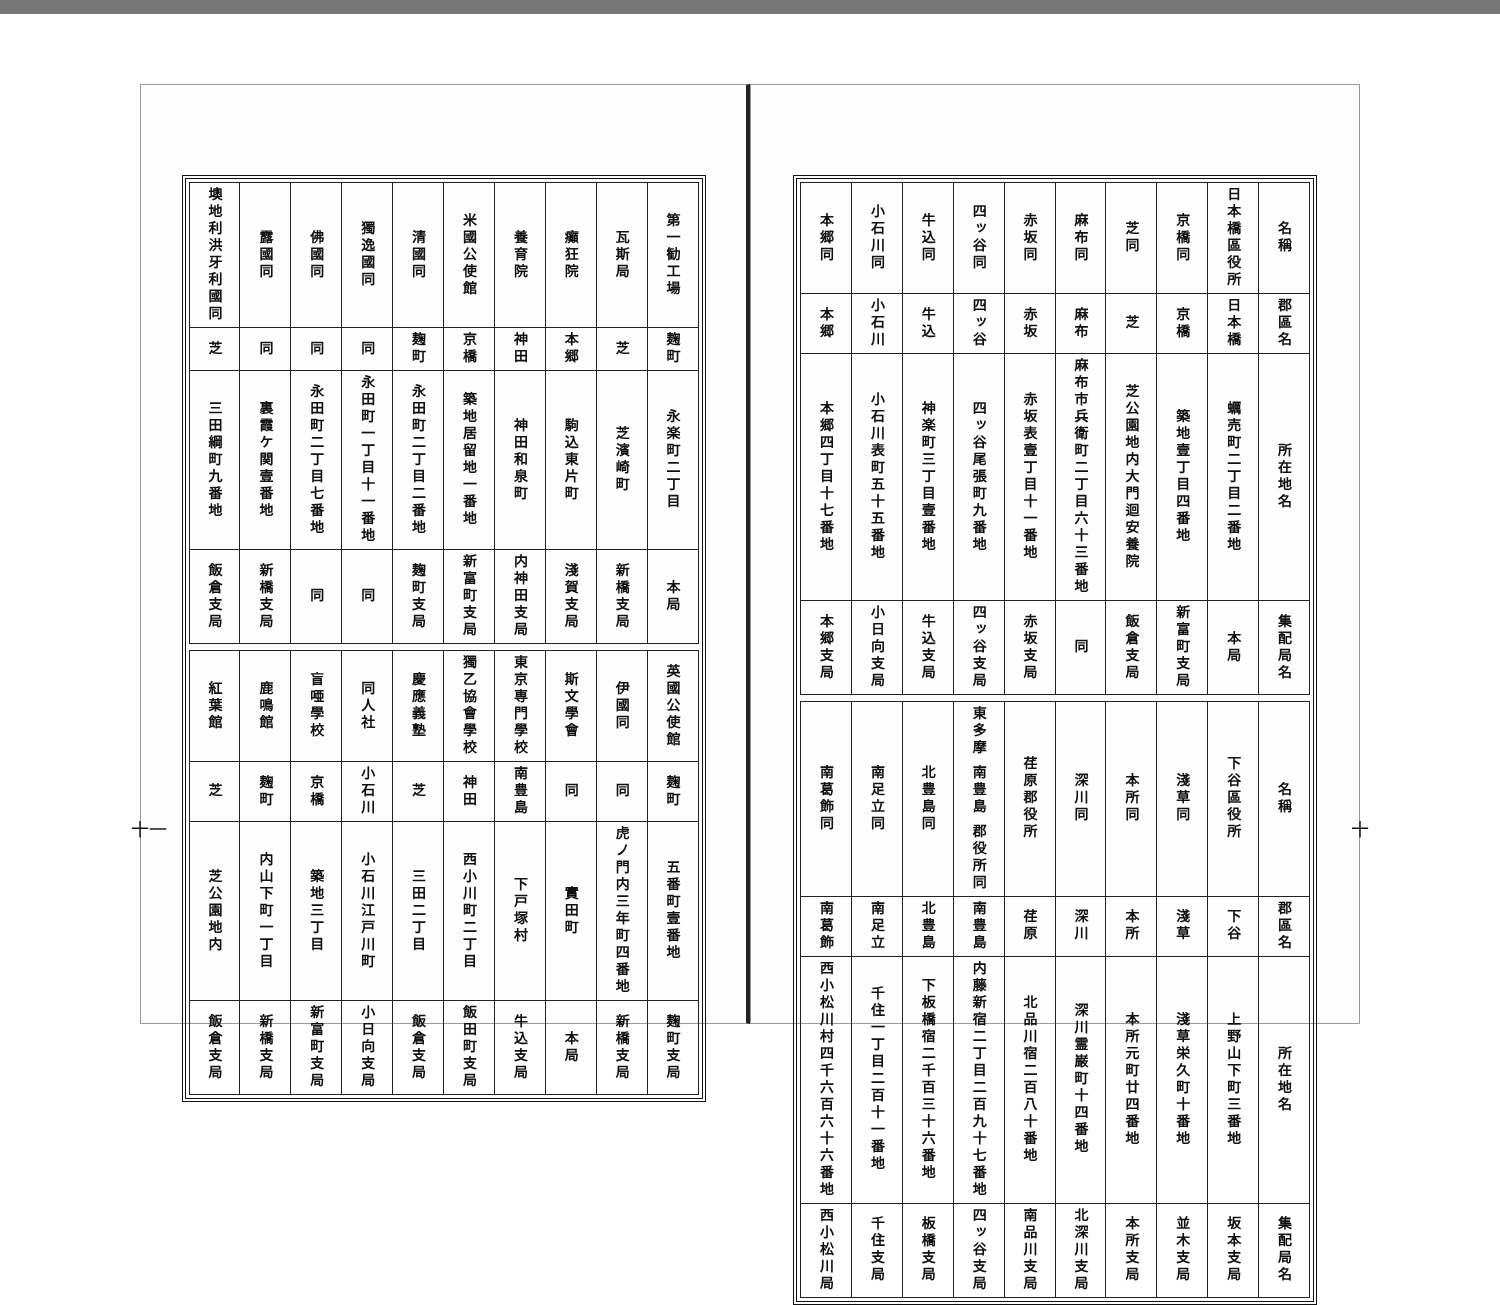| 名稱 | 郡區名 | 所在地名 | 集配局名 |
| --- | --- | --- | --- |
| 日本橋區役所 | 日本橋 | 蠣売町二丁目二番地 | 本局 |
| 京橋同 | 京橋 | 築地壹丁目四番地 | 新富町支局 |
| 芝同 | 芝 | 芝公園地内大門迴安養院 | 飯倉支局 |
| 麻布同 | 麻布 | 麻布市兵衛町二丁目六十三番地 | 同 |
| 赤坂同 | 赤坂 | 赤坂表壹丁目十一番地 | 赤坂支局 |
| 四ッ谷同 | 四ッ谷 | 四ッ谷尾張町九番地 | 四ッ谷支局 |
| 牛込同 | 牛込 | 神楽町三丁目壹番地 | 牛込支局 |
| 小石川同 | 小石川 | 小石川表町五十五番地 | 小日向支局 |
| 本郷同 | 本郷 | 本郷四丁目十七番地 | 本郷支局 |
| 名稱 | 郡區名 | 所在地名 | 集配局名 |
| --- | --- | --- | --- |
| 下谷區役所 | 下谷 | 上野山下町三番地 | 坂本支局 |
| 淺草同 | 淺草 | 淺草栄久町十番地 | 並木支局 |
| 本所同 | 本所 | 本所元町廿四番地 | 本所支局 |
| 深川同 | 深川 | 深川霊巌町十四番地 | 北深川支局 |
| 荏原郡役所 | 荏原 | 北品川宿二百八十番地 | 南品川支局 |
| 東多摩 南豊島 郡役所同 | 南豊島 | 内藤新宿二丁目二百九十七番地 | 四ッ谷支局 |
| 北豊島同 | 北豊島 | 下板橋宿二千百三十六番地 | 板橋支局 |
| 南足立同 | 南足立 | 千住一丁目二百十一番地 | 千住支局 |
| 南葛飾同 | 南葛飾 | 西小松川村四千六百六十六番地 | 西小松川局 |
十
| 第一勧工場 | 麹町 | 永楽町二丁目 | 本局 |
| 瓦斯局 | 芝 | 芝濱崎町 | 新橋支局 |
| 癲狂院 | 本郷 | 駒込東片町 | 淺賀支局 |
| 養育院 | 神田 | 神田和泉町 | 内神田支局 |
| 米國公使館 | 京橋 | 築地居留地一番地 | 新富町支局 |
| 清國同 | 麹町 | 永田町二丁目二番地 | 麹町支局 |
| 獨逸國同 | 同 | 永田町一丁目十一番地 | 同 |
| 佛國同 | 同 | 永田町二丁目七番地 | 同 |
| 露國同 | 同 | 裏霞ケ関壹番地 | 新橋支局 |
| 墺地利洪牙利國同 | 芝 | 三田綱町九番地 | 飯倉支局 |
| 英國公使館 | 麹町 | 五番町壹番地 | 麹町支局 |
| 伊國同 | 同 | 虎ノ門内三年町四番地 | 新橋支局 |
| 斯文學會 | 同 | 實田町 | 本局 |
| 東京専門學校 | 南豊島 | 下戸塚村 | 牛込支局 |
| 獨乙協會學校 | 神田 | 西小川町二丁目 | 飯田町支局 |
| 慶應義塾 | 芝 | 三田二丁目 | 飯倉支局 |
| 同人社 | 小石川 | 小石川江戸川町 | 小日向支局 |
| 盲唖學校 | 京橋 | 築地三丁目 | 新富町支局 |
| 鹿鳴館 | 麹町 | 内山下町一丁目 | 新橋支局 |
| 紅葉館 | 芝 | 芝公園地内 | 飯倉支局 |
十一